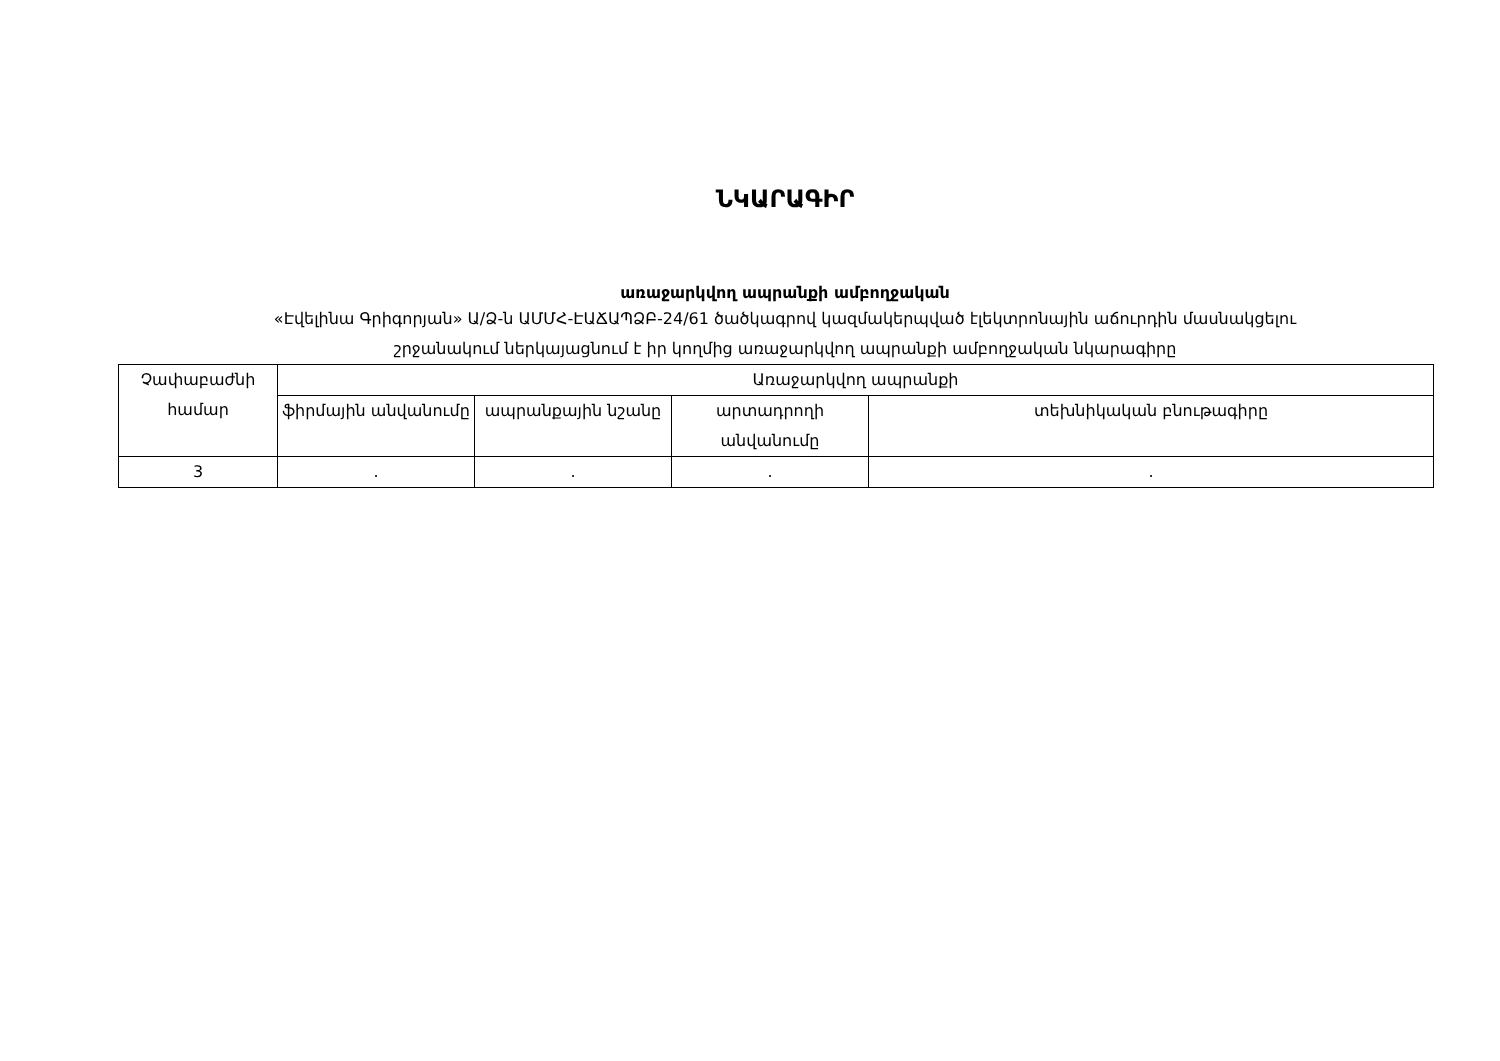ՆԿԱՐԱԳԻՐ
առաջարկվող ապրանքի ամբողջական
«Էվելինա Գրիգորյան» Ա/Ձ-ն ԱՄՄՀ-ԷԱՃԱՊՁԲ-24/61 ծածկագրով կազմակերպված էլեկտրոնային աճուրդին մասնակցելու
շրջանակում ներկայացնում է իր կողմից առաջարկվող ապրանքի ամբողջական նկարագիրը
| Չափաբաժնի համար | Առաջարկվող ապրանքի | | | |
| --- | --- | --- | --- | --- |
| | ֆիրմային անվանումը | ապրանքային նշանը | արտադրողի անվանումը | տեխնիկական բնութագիրը |
| 3 | . | . | . | . |